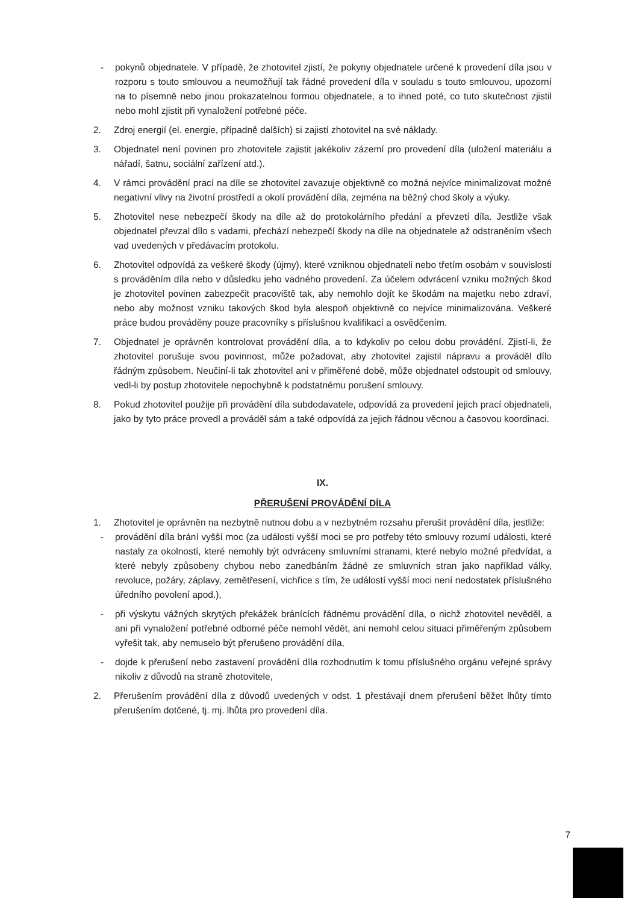- pokynů objednatele. V případě, že zhotovitel zjistí, že pokyny objednatele určené k provedení díla jsou v rozporu s touto smlouvou a neumožňují tak řádné provedení díla v souladu s touto smlouvou, upozorní na to písemně nebo jinou prokazatelnou formou objednatele, a to ihned poté, co tuto skutečnost zjistil nebo mohl zjistit při vynaložení potřebné péče.
2. Zdroj energií (el. energie, případně dalších) si zajistí zhotovitel na své náklady.
3. Objednatel není povinen pro zhotovitele zajistit jakékoliv zázemí pro provedení díla (uložení materiálu a nářadí, šatnu, sociální zařízení atd.).
4. V rámci provádění prací na díle se zhotovitel zavazuje objektivně co možná nejvíce minimalizovat možné negativní vlivy na životní prostředí a okolí provádění díla, zejména na běžný chod školy a výuky.
5. Zhotovitel nese nebezpečí škody na díle až do protokolárního předání a převzetí díla. Jestliže však objednatel převzal dílo s vadami, přechází nebezpečí škody na díle na objednatele až odstraněním všech vad uvedených v předávacím protokolu.
6. Zhotovitel odpovídá za veškeré škody (újmy), které vzniknou objednateli nebo třetím osobám v souvislosti s prováděním díla nebo v důsledku jeho vadného provedení. Za účelem odvrácení vzniku možných škod je zhotovitel povinen zabezpečit pracoviště tak, aby nemohlo dojít ke škodám na majetku nebo zdraví, nebo aby možnost vzniku takových škod byla alespoň objektivně co nejvíce minimalizována. Veškeré práce budou prováděny pouze pracovníky s příslušnou kvalifikací a osvědčením.
7. Objednatel je oprávněn kontrolovat provádění díla, a to kdykoliv po celou dobu provádění. Zjistí-li, že zhotovitel porušuje svou povinnost, může požadovat, aby zhotovitel zajistil nápravu a prováděl dílo řádným způsobem. Neučiní-li tak zhotovitel ani v přiměřené době, může objednatel odstoupit od smlouvy, vedl-li by postup zhotovitele nepochybně k podstatnému porušení smlouvy.
8. Pokud zhotovitel použije při provádění díla subdodavatele, odpovídá za provedení jejich prací objednateli, jako by tyto práce provedl a prováděl sám a také odpovídá za jejich řádnou věcnou a časovou koordinaci.
IX.
PŘERUŠENÍ PROVÁDĚNÍ DÍLA
1. Zhotovitel je oprávněn na nezbytně nutnou dobu a v nezbytném rozsahu přerušit provádění díla, jestliže:
- provádění díla brání vyšší moc (za události vyšší moci se pro potřeby této smlouvy rozumí události, které nastaly za okolností, které nemohly být odvráceny smluvními stranami, které nebylo možné předvídat, a které nebyly způsobeny chybou nebo zanedbáním žádné ze smluvních stran jako například války, revoluce, požáry, záplavy, zemětřesení, vichřice s tím, že událostí vyšší moci není nedostatek příslušného úředního povolení apod.),
- při výskytu vážných skrytých překážek bránících řádnému provádění díla, o nichž zhotovitel nevěděl, a ani při vynaložení potřebné odborné péče nemohl vědět, ani nemohl celou situaci přiměřeným způsobem vyřešit tak, aby nemuselo být přerušeno provádění díla,
- dojde k přerušení nebo zastavení provádění díla rozhodnutím k tomu příslušného orgánu veřejné správy nikoliv z důvodů na straně zhotovitele,
2. Přerušením provádění díla z důvodů uvedených v odst. 1 přestávají dnem přerušení běžet lhůty tímto přerušením dotčené, tj. mj. lhůta pro provedení díla.
7